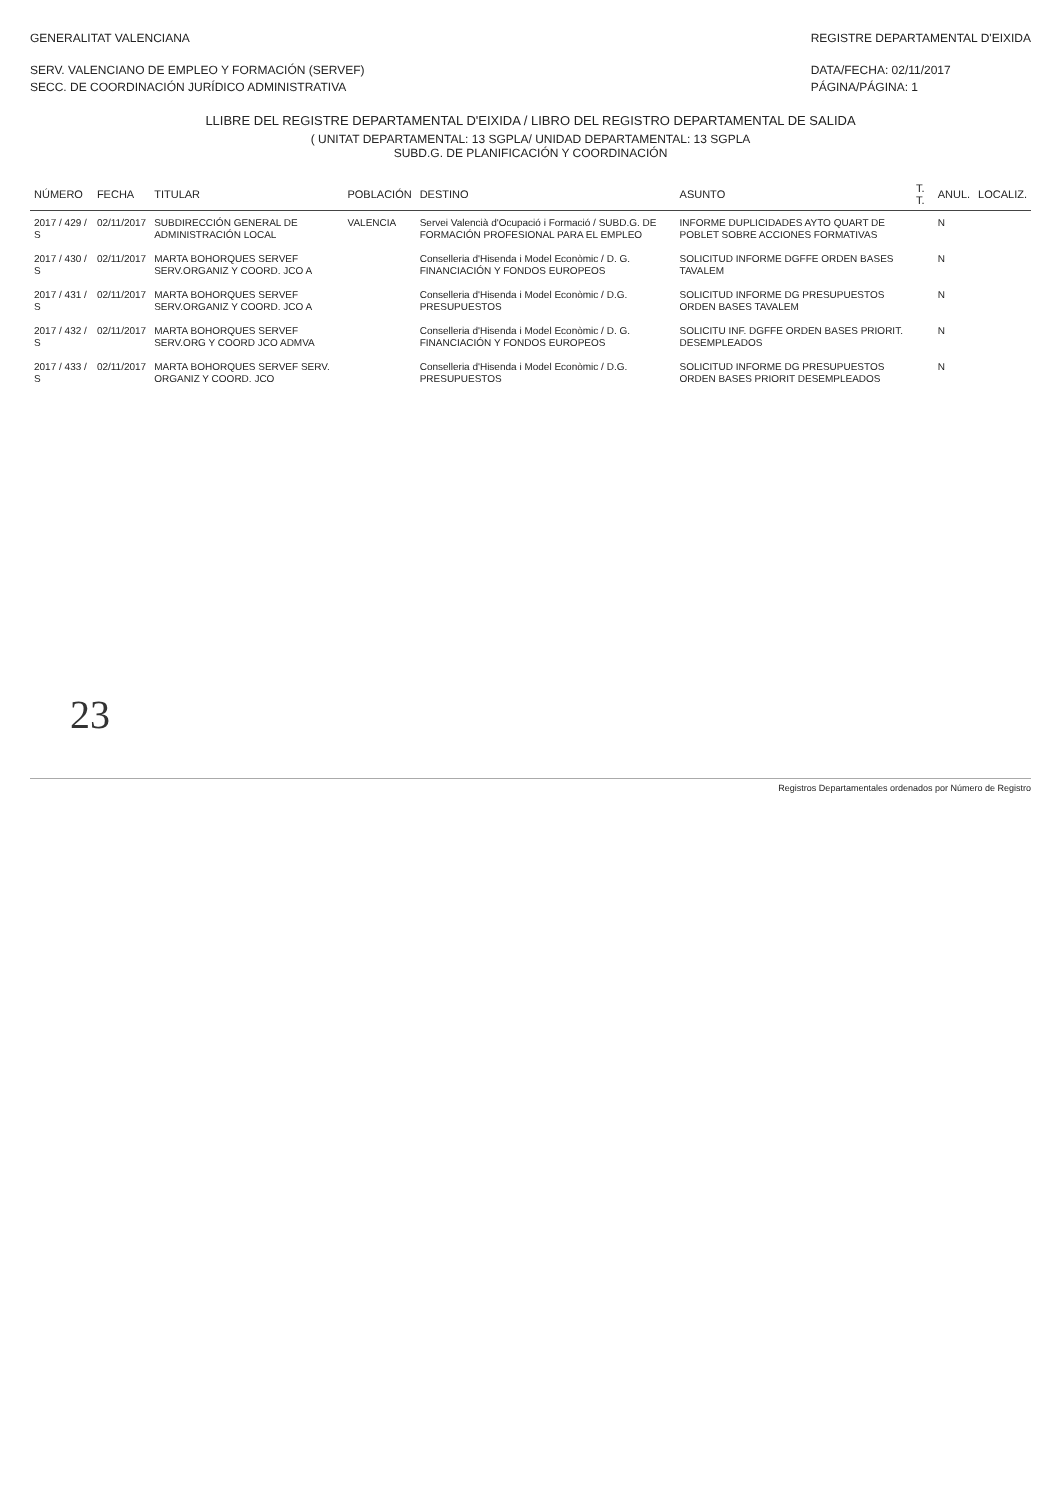GENERALITAT VALENCIANA
SERV. VALENCIANO DE EMPLEO Y FORMACIÓN (SERVEF)
SECC. DE COORDINACIÓN JURÍDICO ADMINISTRATIVA
REGISTRE DEPARTAMENTAL D'EIXIDA
DATA/FECHA: 02/11/2017
PÁGINA/PÁGINA: 1
LLIBRE DEL REGISTRE DEPARTAMENTAL D'EIXIDA / LIBRO DEL REGISTRO DEPARTAMENTAL DE SALIDA
( UNITAT DEPARTAMENTAL: 13 SGPLA/ UNIDAD DEPARTAMENTAL: 13 SGPLA
SUBD.G. DE PLANIFICACIÓN Y COORDINACIÓN
| NÚMERO | FECHA | TITULAR | POBLACIÓN | DESTINO | ASUNTO | T. T. | ANUL. | LOCALIZ. |
| --- | --- | --- | --- | --- | --- | --- | --- | --- |
| 2017 / 429 / S | 02/11/2017 | SUBDIRECCIÓN GENERAL DE ADMINISTRACIÓN LOCAL | VALENCIA | Servei Valencià d'Ocupació i Formació / SUBD.G. DE FORMACIÓN PROFESIONAL PARA EL EMPLEO | INFORME DUPLICIDADES AYTO QUART DE POBLET SOBRE ACCIONES FORMATIVAS | | N | |
| 2017 / 430 / S | 02/11/2017 | MARTA BOHORQUES SERVEF SERV.ORGANIZ Y COORD. JCO A | | Conselleria d'Hisenda i Model Econòmic / D. G. FINANCIACIÓN Y FONDOS EUROPEOS | SOLICITUD INFORME DGFFE ORDEN BASES TAVALEM | | N | |
| 2017 / 431 / S | 02/11/2017 | MARTA BOHORQUES SERVEF SERV.ORGANIZ Y COORD. JCO A | | Conselleria d'Hisenda i Model Econòmic / D.G. PRESUPUESTOS | SOLICITUD INFORME DG PRESUPUESTOS ORDEN BASES TAVALEM | | N | |
| 2017 / 432 / S | 02/11/2017 | MARTA BOHORQUES SERVEF SERV.ORG Y COORD JCO ADMVA | | Conselleria d'Hisenda i Model Econòmic / D. G. FINANCIACIÓN Y FONDOS EUROPEOS | SOLICITU INF. DGFFE ORDEN BASES PRIORIT. DESEMPLEADOS | | N | |
| 2017 / 433 / S | 02/11/2017 | MARTA BOHORQUES SERVEF SERV. ORGANIZ Y COORD. JCO | | Conselleria d'Hisenda i Model Econòmic / D.G. PRESUPUESTOS | SOLICITUD INFORME DG PRESUPUESTOS ORDEN BASES PRIORIT DESEMPLEADOS | | N | |
23
Registros Departamentales ordenados por Número de Registro